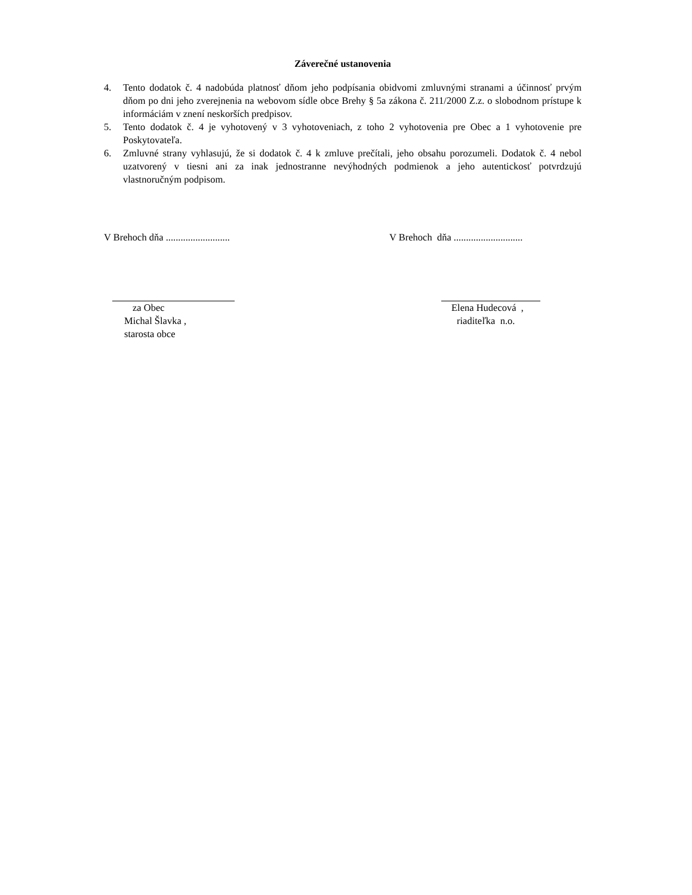Záverečné ustanovenia
4. Tento dodatok č. 4 nadobúda platnosť dňom jeho podpísania obidvomi zmluvnými stranami a účinnosť prvým dňom po dni jeho zverejnenia na webovom sídle obce Brehy § 5a zákona č. 211/2000 Z.z. o slobodnom prístupe k informáciám v znení neskorších predpisov.
5. Tento dodatok č. 4 je vyhotovený v 3 vyhotoveniach, z toho 2 vyhotovenia pre Obec a 1 vyhotovenie pre Poskytovateľa.
6. Zmluvné strany vyhlasujú, že si dodatok č. 4 k zmluve prečítali, jeho obsahu porozumeli. Dodatok č. 4 nebol uzatvorený v tiesni ani za inak jednostranne nevýhodných podmienok a jeho autentickosť potvrdzujú vlastnoručným podpisom.
V Brehoch dňa .......................... V Brehoch dňa ............................
za Obec
Michal Šlavka ,
starosta obce
Elena Hudecová ,
riaditeľka n.o.